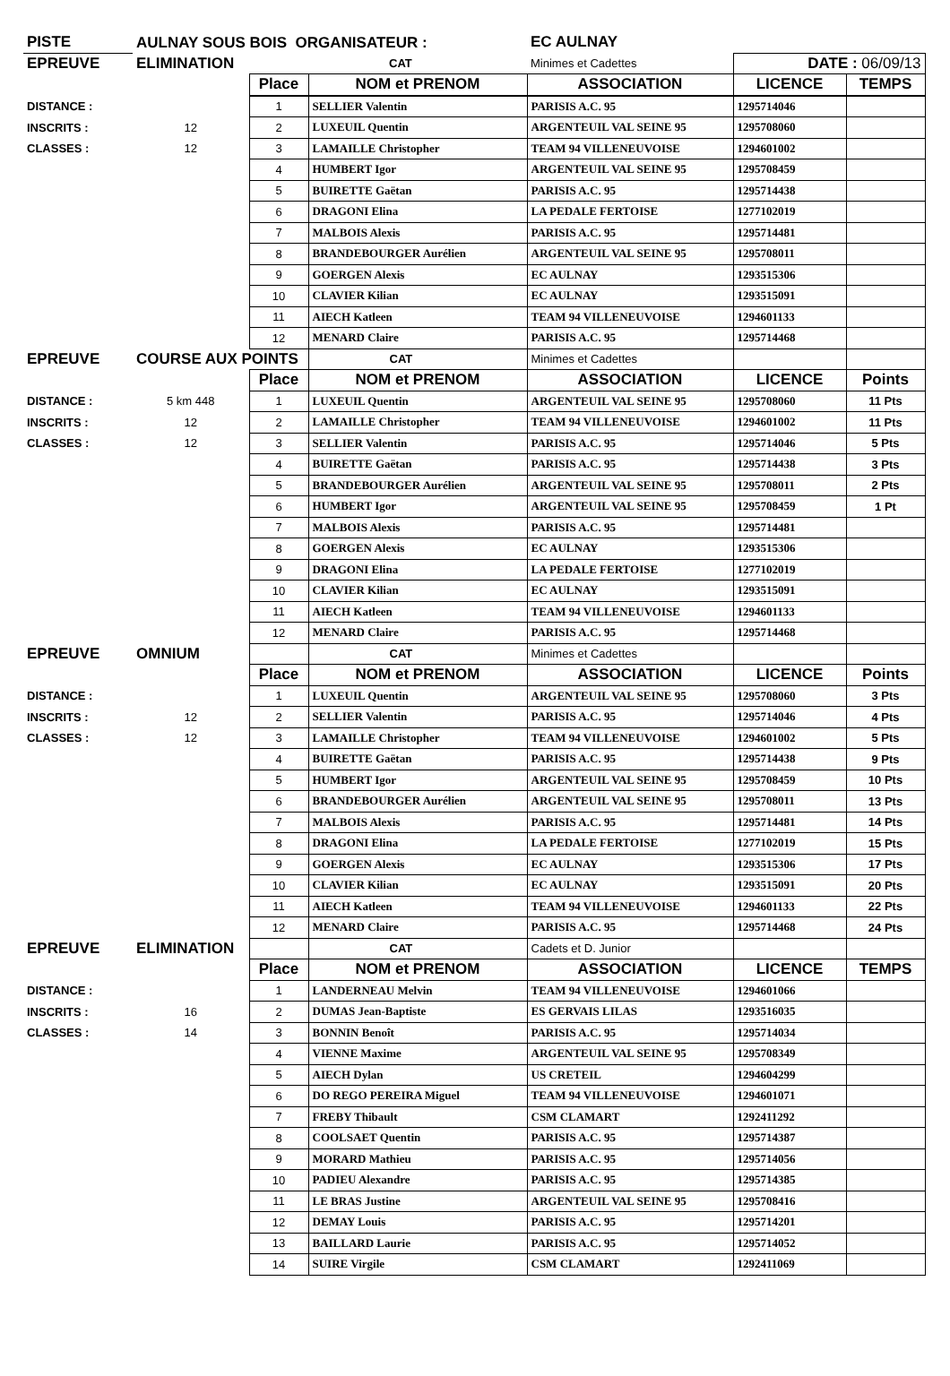| PISTE | AULNAY SOUS BOIS ORGANISATEUR : | | | EC AULNAY | | |
| EPREUVE | ELIMINATION | | CAT | Minimes et Cadettes | DATE : 06/09/13 | |
| | | Place | NOM et PRENOM | ASSOCIATION | LICENCE | TEMPS |
| DISTANCE : | | 1 | SELLIER Valentin | PARISIS A.C. 95 | 1295714046 | |
| INSCRITS : | 12 | 2 | LUXEUIL Quentin | ARGENTEUIL VAL SEINE 95 | 1295708060 | |
| CLASSES : | 12 | 3 | LAMAILLE Christopher | TEAM 94 VILLENEUVOISE | 1294601002 | |
| | | 4 | HUMBERT Igor | ARGENTEUIL VAL SEINE 95 | 1295708459 | |
| | | 5 | BUIRETTE Gaëtan | PARISIS A.C. 95 | 1295714438 | |
| | | 6 | DRAGONI Elina | LA PEDALE FERTOISE | 1277102019 | |
| | | 7 | MALBOIS Alexis | PARISIS A.C. 95 | 1295714481 | |
| | | 8 | BRANDEBOURGER Aurélien | ARGENTEUIL VAL SEINE 95 | 1295708011 | |
| | | 9 | GOERGEN Alexis | EC AULNAY | 1293515306 | |
| | | 10 | CLAVIER Kilian | EC AULNAY | 1293515091 | |
| | | 11 | AIECH Katleen | TEAM 94 VILLENEUVOISE | 1294601133 | |
| | | 12 | MENARD Claire | PARISIS A.C. 95 | 1295714468 | |
| EPREUVE | COURSE AUX POINTS | | CAT | Minimes et Cadettes | | |
| | | Place | NOM et PRENOM | ASSOCIATION | LICENCE | Points |
| DISTANCE : | 5 km 448 | 1 | LUXEUIL Quentin | ARGENTEUIL VAL SEINE 95 | 1295708060 | 11 Pts |
| INSCRITS : | 12 | 2 | LAMAILLE Christopher | TEAM 94 VILLENEUVOISE | 1294601002 | 11 Pts |
| CLASSES : | 12 | 3 | SELLIER Valentin | PARISIS A.C. 95 | 1295714046 | 5 Pts |
| | | 4 | BUIRETTE Gaëtan | PARISIS A.C. 95 | 1295714438 | 3 Pts |
| | | 5 | BRANDEBOURGER Aurélien | ARGENTEUIL VAL SEINE 95 | 1295708011 | 2 Pts |
| | | 6 | HUMBERT Igor | ARGENTEUIL VAL SEINE 95 | 1295708459 | 1 Pt |
| | | 7 | MALBOIS Alexis | PARISIS A.C. 95 | 1295714481 | |
| | | 8 | GOERGEN Alexis | EC AULNAY | 1293515306 | |
| | | 9 | DRAGONI Elina | LA PEDALE FERTOISE | 1277102019 | |
| | | 10 | CLAVIER Kilian | EC AULNAY | 1293515091 | |
| | | 11 | AIECH Katleen | TEAM 94 VILLENEUVOISE | 1294601133 | |
| | | 12 | MENARD Claire | PARISIS A.C. 95 | 1295714468 | |
| EPREUVE | OMNIUM | | CAT | Minimes et Cadettes | | |
| | | Place | NOM et PRENOM | ASSOCIATION | LICENCE | Points |
| DISTANCE : | | 1 | LUXEUIL Quentin | ARGENTEUIL VAL SEINE 95 | 1295708060 | 3 Pts |
| INSCRITS : | 12 | 2 | SELLIER Valentin | PARISIS A.C. 95 | 1295714046 | 4 Pts |
| CLASSES : | 12 | 3 | LAMAILLE Christopher | TEAM 94 VILLENEUVOISE | 1294601002 | 5 Pts |
| | | 4 | BUIRETTE Gaëtan | PARISIS A.C. 95 | 1295714438 | 9 Pts |
| | | 5 | HUMBERT Igor | ARGENTEUIL VAL SEINE 95 | 1295708459 | 10 Pts |
| | | 6 | BRANDEBOURGER Aurélien | ARGENTEUIL VAL SEINE 95 | 1295708011 | 13 Pts |
| | | 7 | MALBOIS Alexis | PARISIS A.C. 95 | 1295714481 | 14 Pts |
| | | 8 | DRAGONI Elina | LA PEDALE FERTOISE | 1277102019 | 15 Pts |
| | | 9 | GOERGEN Alexis | EC AULNAY | 1293515306 | 17 Pts |
| | | 10 | CLAVIER Kilian | EC AULNAY | 1293515091 | 20 Pts |
| | | 11 | AIECH Katleen | TEAM 94 VILLENEUVOISE | 1294601133 | 22 Pts |
| | | 12 | MENARD Claire | PARISIS A.C. 95 | 1295714468 | 24 Pts |
| EPREUVE | ELIMINATION | | CAT | Cadets et D. Junior | | |
| | | Place | NOM et PRENOM | ASSOCIATION | LICENCE | TEMPS |
| DISTANCE : | | 1 | LANDERNEAU Melvin | TEAM 94 VILLENEUVOISE | 1294601066 | |
| INSCRITS : | 16 | 2 | DUMAS Jean-Baptiste | ES GERVAIS LILAS | 1293516035 | |
| CLASSES : | 14 | 3 | BONNIN Benoît | PARISIS A.C. 95 | 1295714034 | |
| | | 4 | VIENNE Maxime | ARGENTEUIL VAL SEINE 95 | 1295708349 | |
| | | 5 | AIECH Dylan | US CRETEIL | 1294604299 | |
| | | 6 | DO REGO PEREIRA Miguel | TEAM 94 VILLENEUVOISE | 1294601071 | |
| | | 7 | FREBY Thibault | CSM CLAMART | 1292411292 | |
| | | 8 | COOLSAET Quentin | PARISIS A.C. 95 | 1295714387 | |
| | | 9 | MORARD Mathieu | PARISIS A.C. 95 | 1295714056 | |
| | | 10 | PADIEU Alexandre | PARISIS A.C. 95 | 1295714385 | |
| | | 11 | LE BRAS Justine | ARGENTEUIL VAL SEINE 95 | 1295708416 | |
| | | 12 | DEMAY Louis | PARISIS A.C. 95 | 1295714201 | |
| | | 13 | BAILLARD Laurie | PARISIS A.C. 95 | 1295714052 | |
| | | 14 | SUIRE Virgile | CSM CLAMART | 1292411069 | |